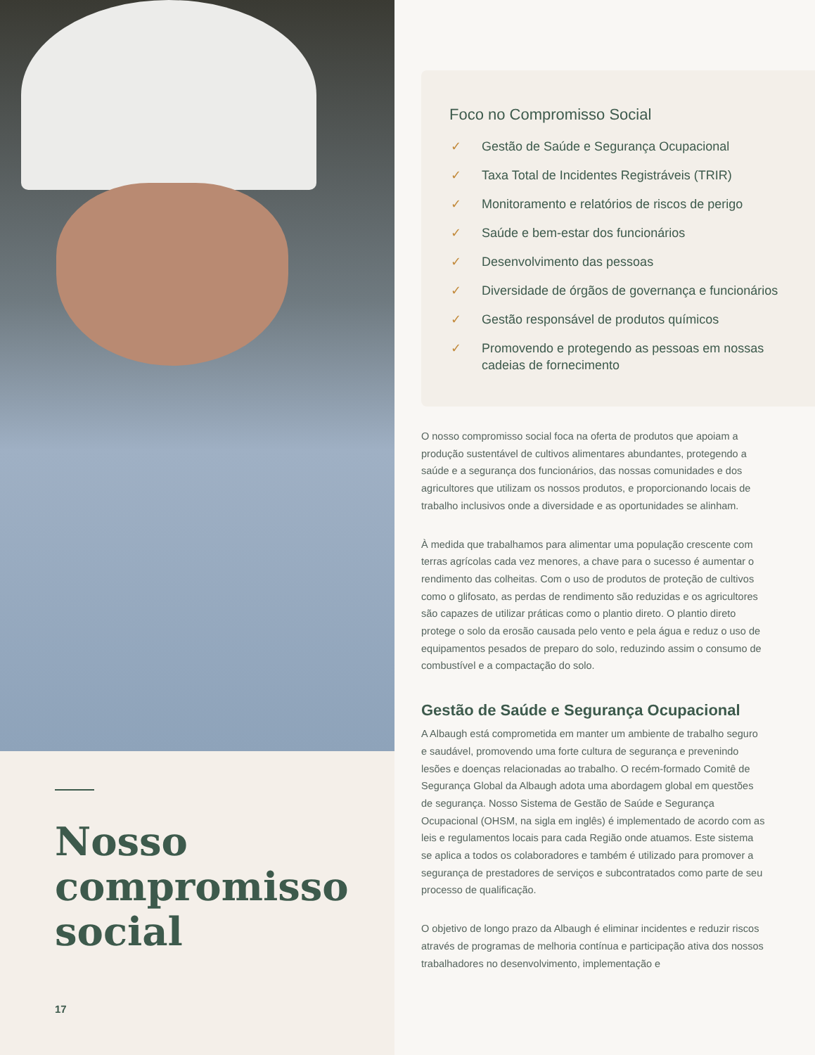Nosso compromisso social
17
Foco no Compromisso Social
✓ Gestão de Saúde e Segurança Ocupacional
✓ Taxa Total de Incidentes Registráveis (TRIR)
✓ Monitoramento e relatórios de riscos de perigo
✓ Saúde e bem-estar dos funcionários
✓ Desenvolvimento das pessoas
✓ Diversidade de órgãos de governança e funcionários
✓ Gestão responsável de produtos químicos
✓ Promovendo e protegendo as pessoas em nossas cadeias de fornecimento
O nosso compromisso social foca na oferta de produtos que apoiam a produção sustentável de cultivos alimentares abundantes, protegendo a saúde e a segurança dos funcionários, das nossas comunidades e dos agricultores que utilizam os nossos produtos, e proporcionando locais de trabalho inclusivos onde a diversidade e as oportunidades se alinham.
À medida que trabalhamos para alimentar uma população crescente com terras agrícolas cada vez menores, a chave para o sucesso é aumentar o rendimento das colheitas. Com o uso de produtos de proteção de cultivos como o glifosato, as perdas de rendimento são reduzidas e os agricultores são capazes de utilizar práticas como o plantio direto. O plantio direto protege o solo da erosão causada pelo vento e pela água e reduz o uso de equipamentos pesados de preparo do solo, reduzindo assim o consumo de combustível e a compactação do solo.
Gestão de Saúde e Segurança Ocupacional
A Albaugh está comprometida em manter um ambiente de trabalho seguro e saudável, promovendo uma forte cultura de segurança e prevenindo lesões e doenças relacionadas ao trabalho. O recém-formado Comitê de Segurança Global da Albaugh adota uma abordagem global em questões de segurança. Nosso Sistema de Gestão de Saúde e Segurança Ocupacional (OHSM, na sigla em inglês) é implementado de acordo com as leis e regulamentos locais para cada Região onde atuamos. Este sistema se aplica a todos os colaboradores e também é utilizado para promover a segurança de prestadores de serviços e subcontratados como parte de seu processo de qualificação.
O objetivo de longo prazo da Albaugh é eliminar incidentes e reduzir riscos através de programas de melhoria contínua e participação ativa dos nossos trabalhadores no desenvolvimento, implementação e